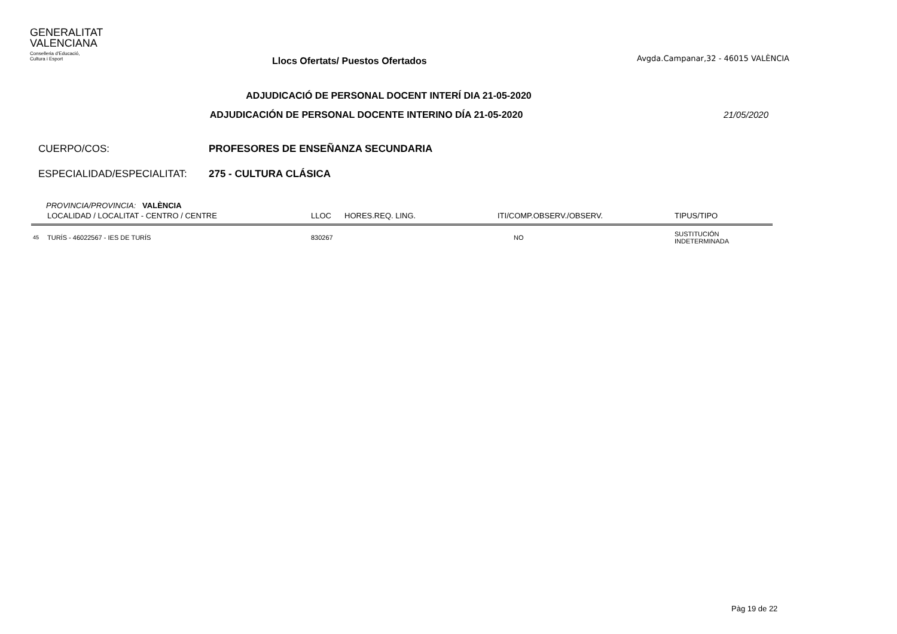GENERALITAT
VALENCIANA
Conselleria d'Educació,
Cultura i Esport
Llocs Ofertats/ Puestos Ofertados
Avgda.Campanar,32 - 46015 VALÈNCIA
ADJUDICACIÓ DE PERSONAL DOCENT INTERÍ DIA 21-05-2020
ADJUDICACIÓN DE PERSONAL DOCENTE INTERINO DÍA 21-05-2020
21/05/2020
CUERPO/COS: PROFESORES DE ENSEÑANZA SECUNDARIA
ESPECIALIDAD/ESPECIALITAT: 275 - CULTURA CLÁSICA
PROVINCIA/PROVINCIA: VALÈNCIA
| | LOCALIDAD / LOCALITAT - CENTRO / CENTRE | LLOC | HORES.REQ. LING. | ITI/COMP.OBSERV./OBSERV. | TIPUS/TIPO |
| --- | --- | --- | --- | --- | --- |
| 45 | TURÍS - 46022567 - IES DE TURÍS | 830267 | | NO | SUSTITUCIÓN INDETERMINADA |
Pàg 19 de 22